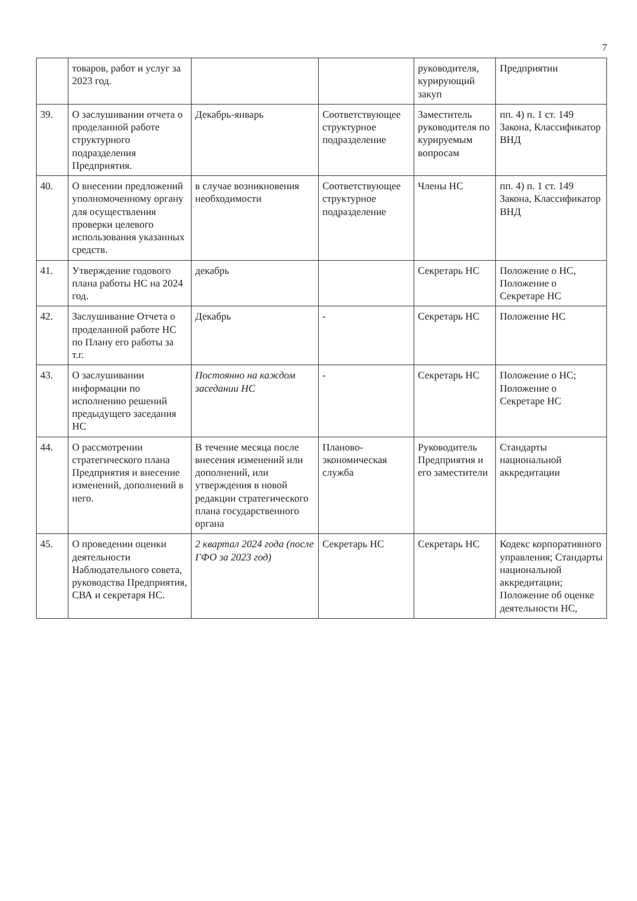7
| | товаров, работ и услуг за 2023 год. | | | руководителя, курирующий закуп | Предприятии |
| 39. | О заслушивании отчета о проделанной работе структурного подразделения Предприятия. | Декабрь-январь | Соответствующее структурное подразделение | Заместитель руководителя по курируемым вопросам | пп. 4) п. 1 ст. 149 Закона, Классификатор ВНД |
| 40. | О внесении предложений уполномоченному органу для осуществления проверки целевого использования указанных средств. | в случае возникновения необходимости | Соответствующее структурное подразделение | Члены НС | пп. 4) п. 1 ст. 149 Закона, Классификатор ВНД |
| 41. | Утверждение годового плана работы НС на 2024 год. | декабрь | | Секретарь НС | Положение о НС, Положение о Секретаре НС |
| 42. | Заслушивание Отчета о проделанной работе НС по Плану его работы за т.г. | Декабрь | - | Секретарь НС | Положение НС |
| 43. | О заслушивании информации по исполнению решений предыдущего заседания НС | Постоянно на каждом заседании НС | - | Секретарь НС | Положение о НС; Положение о Секретаре НС |
| 44. | О рассмотрении стратегического плана Предприятия и внесение изменений, дополнений в него. | В течение месяца после внесения изменений или дополнений, или утверждения в новой редакции стратегического плана государственного органа | Планово-экономическая служба | Руководитель Предприятия и его заместители | Стандарты национальной аккредитации |
| 45. | О проведении оценки деятельности Наблюдательного совета, руководства Предприятия, СВА и секретаря НС. | 2 квартал 2024 года (после ГФО за 2023 год) | Секретарь НС | Секретарь НС | Кодекс корпоративного управления; Стандарты национальной аккредитации; Положение об оценке деятельности НС, |